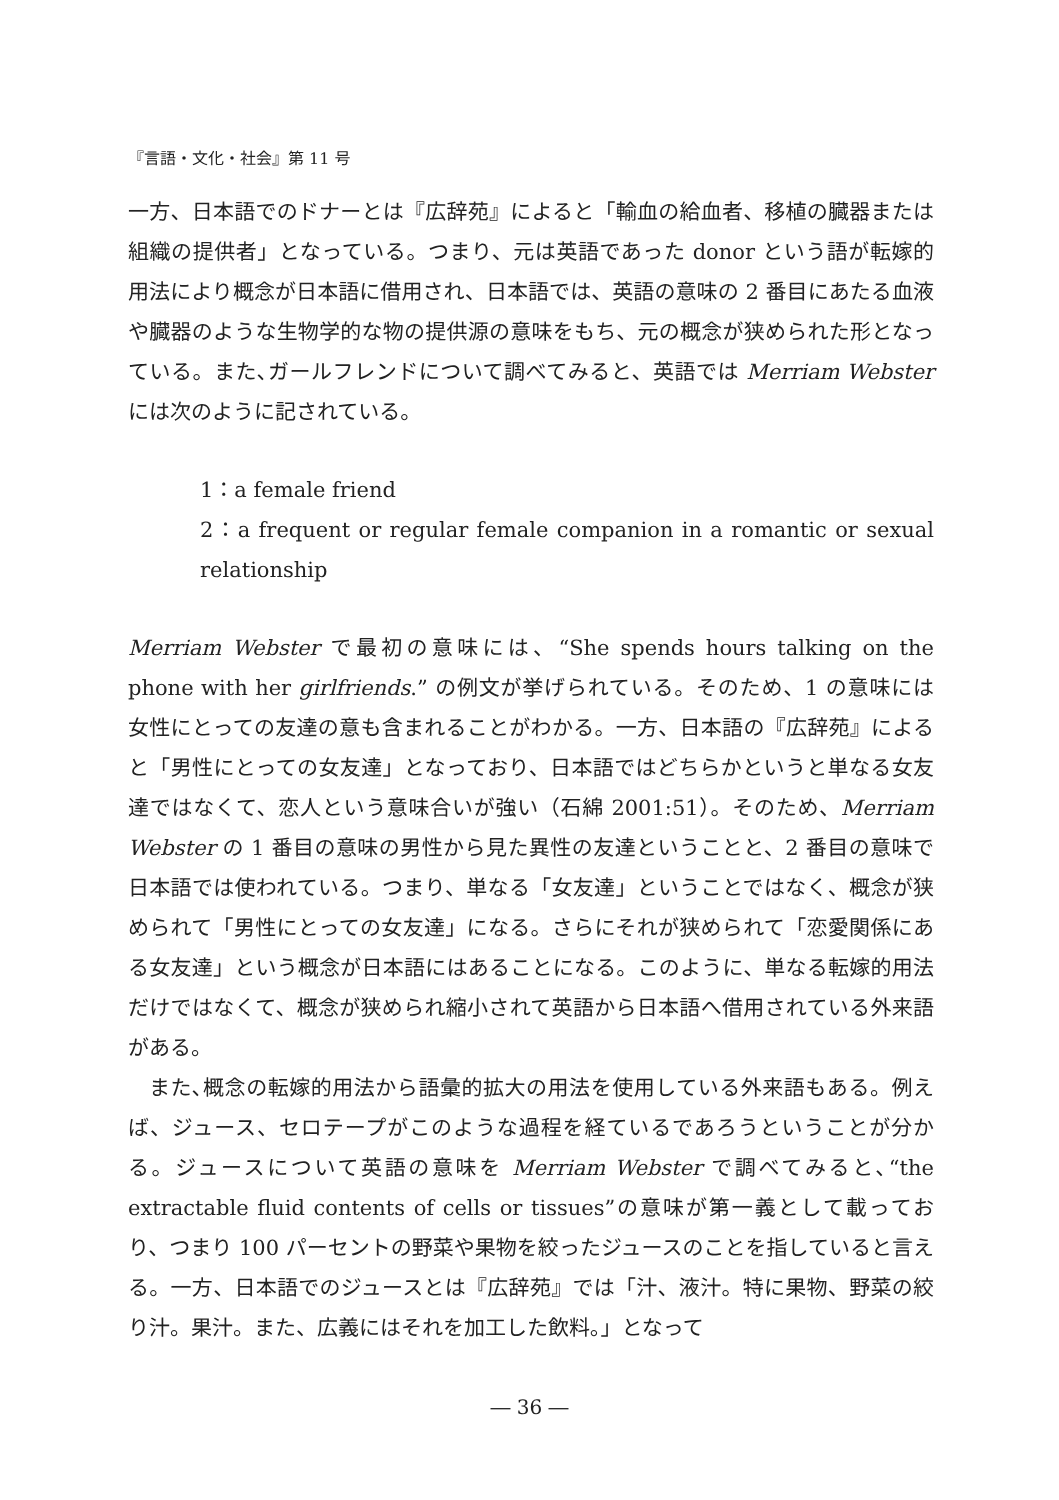『言語・文化・社会』第 11 号
一方、日本語でのドナーとは『広辞苑』によると「輸血の給血者、移植の臓器または組織の提供者」となっている。つまり、元は英語であった donor という語が転嫁的用法により概念が日本語に借用され、日本語では、英語の意味の 2 番目にあたる血液や臓器のような生物学的な物の提供源の意味をもち、元の概念が狭められた形となっている。また､ガールフレンドについて調べてみると、英語では Merriam Webster には次のように記されている。
1：a female friend
2：a frequent or regular female companion in a romantic or sexual relationship
Merriam Webster で最初の意味には、“She spends hours talking on the phone with her girlfriends.” の例文が挙げられている。そのため、1 の意味には女性にとっての友達の意も含まれることがわかる。一方、日本語の『広辞苑』によると「男性にとっての女友達」となっており、日本語ではどちらかというと単なる女友達ではなくて、恋人という意味合いが強い（石綿 2001:51）。そのため、Merriam Webster の 1 番目の意味の男性から見た異性の友達ということと、2 番目の意味で日本語では使われている。つまり、単なる「女友達」ということではなく、概念が狭められて「男性にとっての女友達」になる。さらにそれが狭められて「恋愛関係にある女友達」という概念が日本語にはあることになる。このように、単なる転嫁的用法だけではなくて、概念が狭められ縮小されて英語から日本語へ借用されている外来語がある。
また､概念の転嫁的用法から語彙的拡大の用法を使用している外来語もある。例えば、ジュース、セロテープがこのような過程を経ているであろうということが分かる。ジュースについて英語の意味を Merriam Webster で調べてみると､“the extractable fluid contents of cells or tissues”の意味が第一義として載っており、つまり 100 パーセントの野菜や果物を絞ったジュースのことを指していると言える。一方、日本語でのジュースとは『広辞苑』では「汁、液汁。特に果物、野菜の絞り汁。果汁。また、広義にはそれを加工した飲料｡」となって
― 36 ―